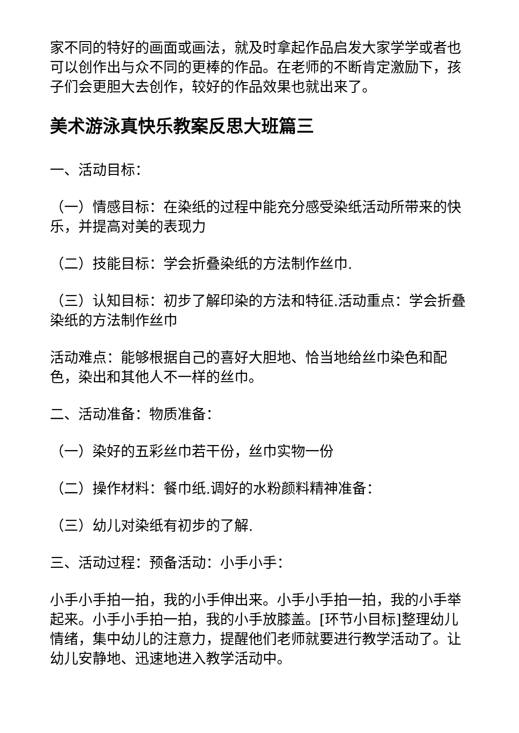家不同的特好的画面或画法，就及时拿起作品启发大家学学或者也可以创作出与众不同的更棒的作品。在老师的不断肯定激励下，孩子们会更胆大去创作，较好的作品效果也就出来了。
美术游泳真快乐教案反思大班篇三
一、活动目标：
（一）情感目标：在染纸的过程中能充分感受染纸活动所带来的快乐，并提高对美的表现力
（二）技能目标：学会折叠染纸的方法制作丝巾.
（三）认知目标：初步了解印染的方法和特征.活动重点：学会折叠染纸的方法制作丝巾
活动难点：能够根据自己的喜好大胆地、恰当地给丝巾染色和配色，染出和其他人不一样的丝巾。
二、活动准备：物质准备：
（一）染好的五彩丝巾若干份，丝巾实物一份
（二）操作材料：餐巾纸.调好的水粉颜料精神准备：
（三）幼儿对染纸有初步的了解.
三、活动过程：预备活动：小手小手：
小手小手拍一拍，我的小手伸出来。小手小手拍一拍，我的小手举起来。小手小手拍一拍，我的小手放膝盖。[环节小目标]整理幼儿情绪，集中幼儿的注意力，提醒他们老师就要进行教学活动了。让幼儿安静地、迅速地进入教学活动中。